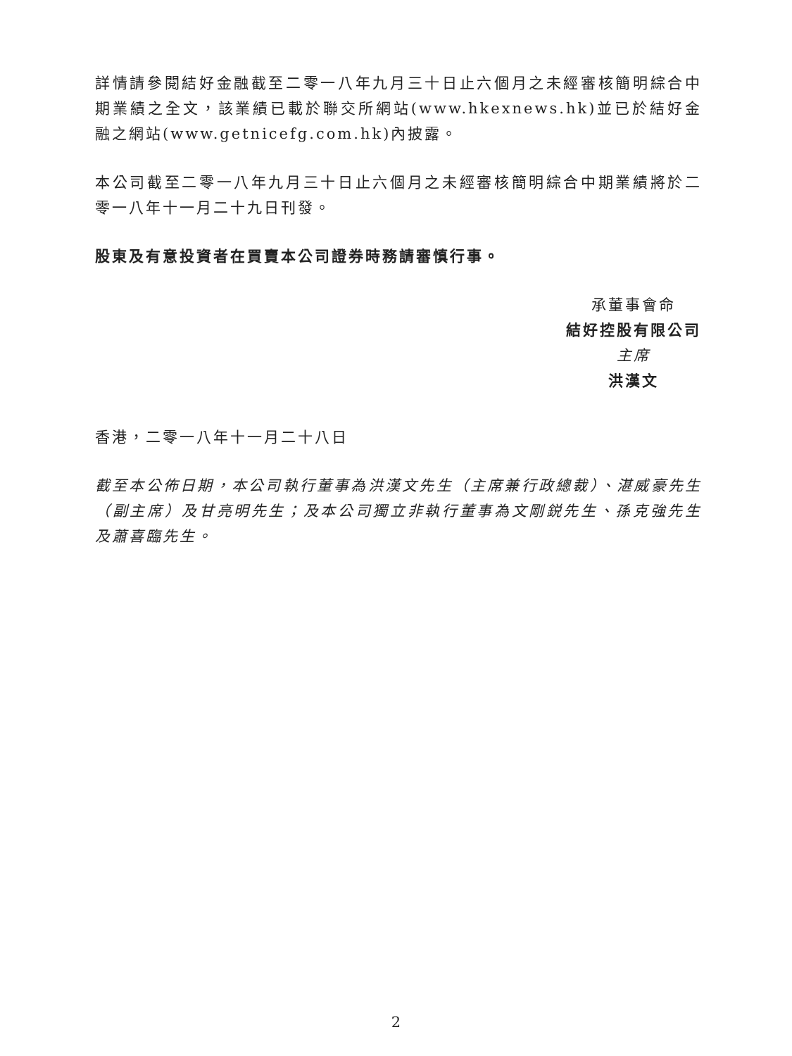詳情請參閱結好金融截至二零一八年九月三十日止六個月之未經審核簡明綜合中期業績之全文，該業績已載於聯交所網站(www.hkexnews.hk)並已於結好金融之網站(www.getnicefg.com.hk)內披露。
本公司截至二零一八年九月三十日止六個月之未經審核簡明綜合中期業績將於二零一八年十一月二十九日刊發。
股東及有意投資者在買賣本公司證券時務請審慎行事。
承董事會命
結好控股有限公司
主席
洪漢文
香港，二零一八年十一月二十八日
截至本公佈日期，本公司執行董事為洪漢文先生（主席兼行政總裁）、湛威豪先生（副主席）及甘亮明先生；及本公司獨立非執行董事為文剛鋭先生、孫克強先生及蕭喜臨先生。
2